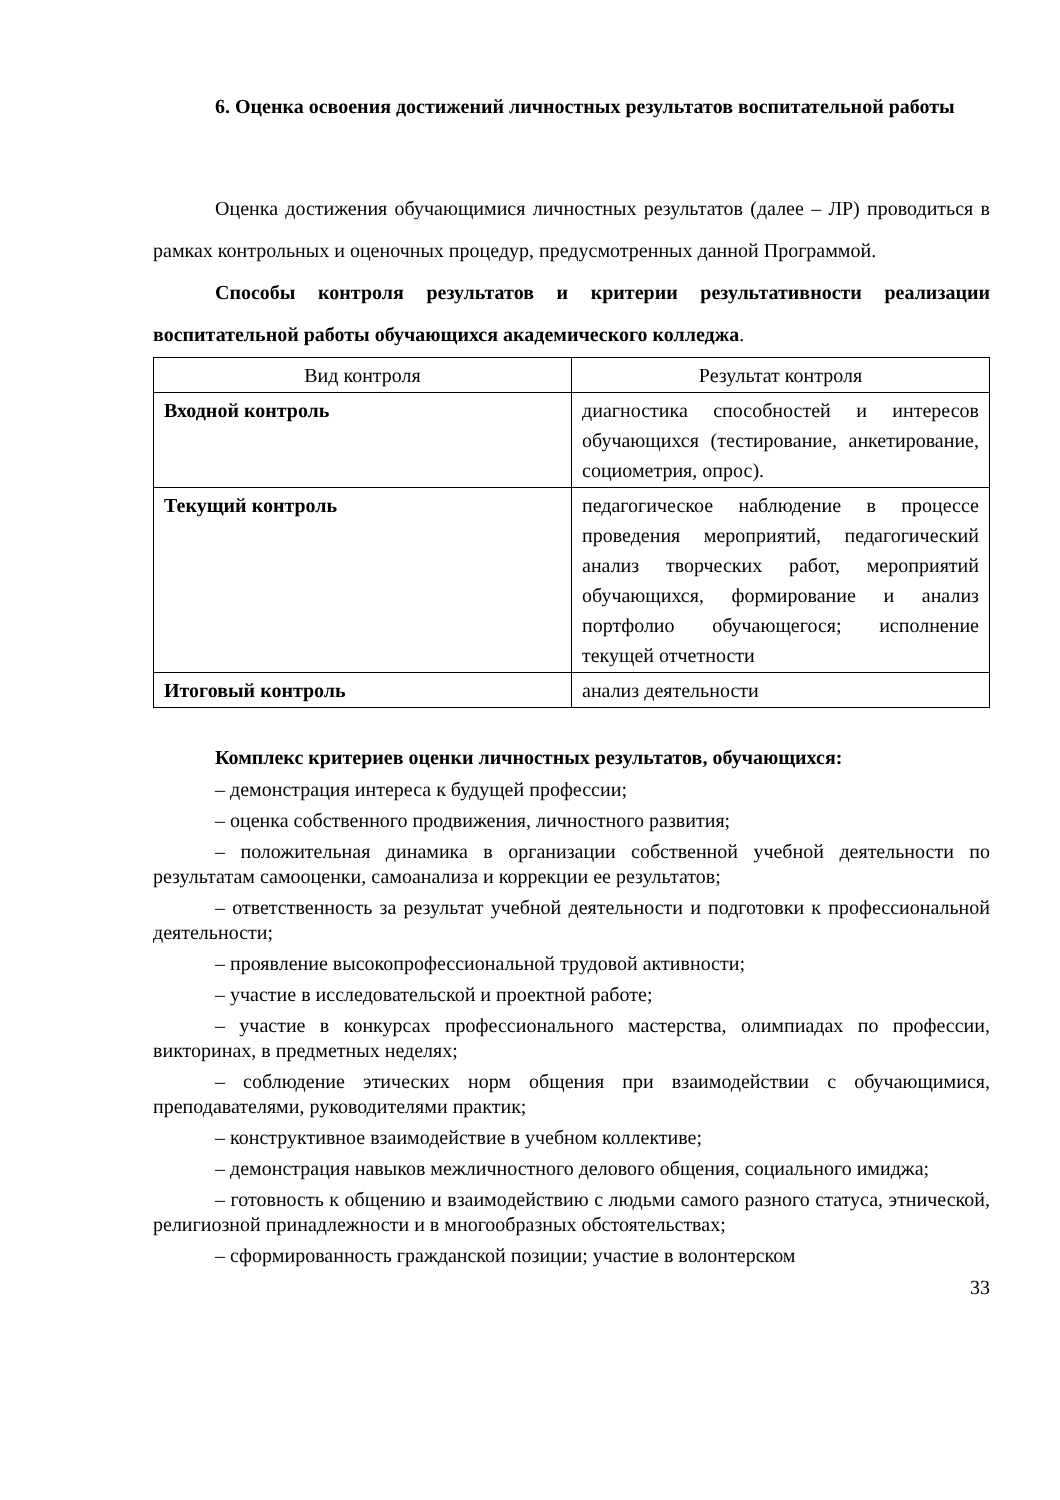6. Оценка освоения достижений личностных результатов воспитательной работы
Оценка достижения обучающимися личностных результатов (далее – ЛР) проводиться в рамках контрольных и оценочных процедур, предусмотренных данной Программой.
Способы контроля результатов и критерии результативности реализации воспитательной работы обучающихся академического колледжа.
| Вид контроля | Результат контроля |
| --- | --- |
| Входной контроль | диагностика способностей и интересов обучающихся (тестирование, анкетирование, социометрия, опрос). |
| Текущий контроль | педагогическое наблюдение в процессе проведения мероприятий, педагогический анализ творческих работ, мероприятий обучающихся, формирование и анализ портфолио обучающегося; исполнение текущей отчетности |
| Итоговый контроль | анализ деятельности |
Комплекс критериев оценки личностных результатов, обучающихся:
– демонстрация интереса к будущей профессии;
– оценка собственного продвижения, личностного развития;
– положительная динамика в организации собственной учебной деятельности по результатам самооценки, самоанализа и коррекции ее результатов;
– ответственность за результат учебной деятельности и подготовки к профессиональной деятельности;
– проявление высокопрофессиональной трудовой активности;
– участие в исследовательской и проектной работе;
– участие в конкурсах профессионального мастерства, олимпиадах по профессии, викторинах, в предметных неделях;
– соблюдение этических норм общения при взаимодействии с обучающимися, преподавателями, руководителями практик;
– конструктивное взаимодействие в учебном коллективе;
– демонстрация навыков межличностного делового общения, социального имиджа;
– готовность к общению и взаимодействию с людьми самого разного статуса, этнической, религиозной принадлежности и в многообразных обстоятельствах;
– сформированность гражданской позиции; участие в волонтерском
33